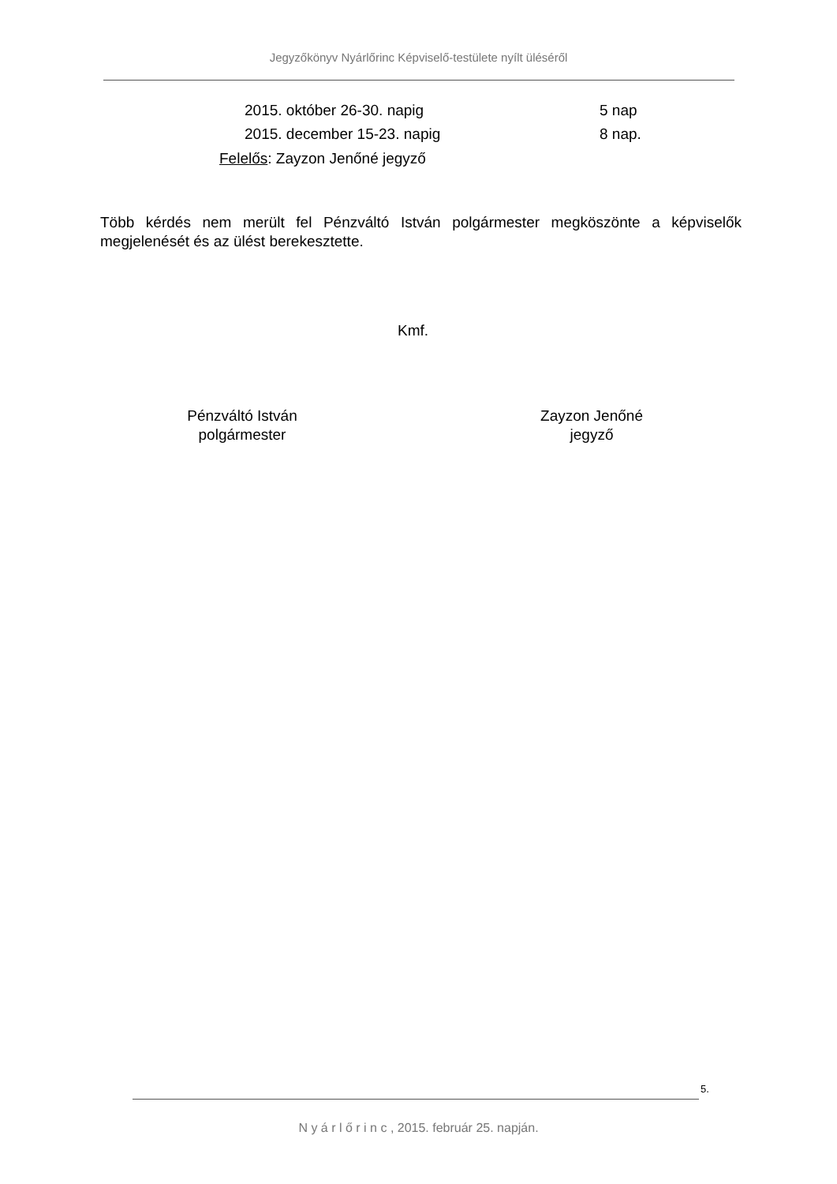Jegyzőkönyv Nyárlőrinc Képviselő-testülete nyílt üléséről
2015. október 26-30. napig 5 nap
2015. december 15-23. napig 8 nap.
Felelős: Zayzon Jenőné jegyző
Több kérdés nem merült fel Pénzváltó István polgármester megköszönte a képviselők megjelenését és az ülést berekesztette.
Kmf.
Pénzváltó István
polgármester
Zayzon Jenőné
jegyző
5.
N y á r l ő r i n c , 2015. február 25. napján.